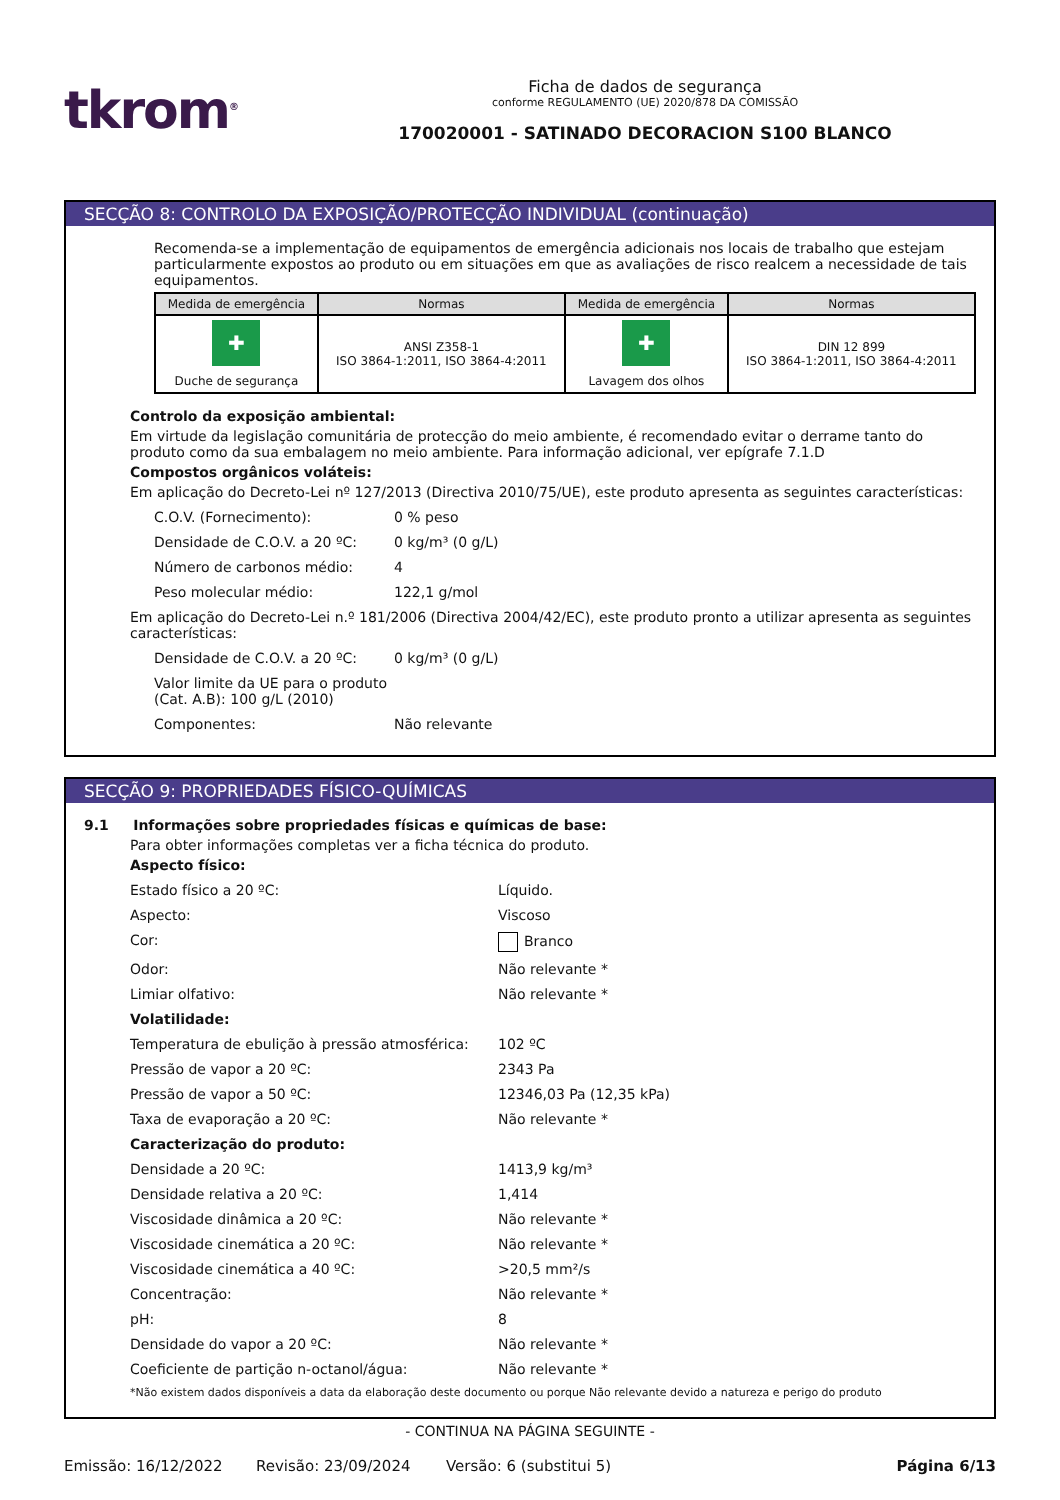tkrom<sup>®</sup>
Ficha de dados de segurança
conforme REGULAMENTO (UE) 2020/878 DA COMISSÃO
170020001 - SATINADO DECORACION S100 BLANCO
SECÇÃO 8: CONTROLO DA EXPOSIÇÃO/PROTECÇÃO INDIVIDUAL (continuação)
Recomenda-se a implementação de equipamentos de emergência adicionais nos locais de trabalho que estejam particularmente expostos ao produto ou em situações em que as avaliações de risco realcem a necessidade de tais equipamentos.
| Medida de emergência | Normas | Medida de emergência | Normas |
| --- | --- | --- | --- |
| ✚ Duche de segurança | ANSI Z358-1 ISO 3864-1:2011, ISO 3864-4:2011 | ✚ Lavagem dos olhos | DIN 12 899 ISO 3864-1:2011, ISO 3864-4:2011 |
Controlo da exposição ambiental:
Em virtude da legislação comunitária de protecção do meio ambiente, é recomendado evitar o derrame tanto do produto como da sua embalagem no meio ambiente. Para informação adicional, ver epígrafe 7.1.D
Compostos orgânicos voláteis:
Em aplicação do Decreto-Lei nº 127/2013 (Directiva 2010/75/UE), este produto apresenta as seguintes características:
C.O.V. (Fornecimento): 0 % peso
Densidade de C.O.V. a 20 ºC: 0 kg/m³ (0 g/L)
Número de carbonos médio: 4
Peso molecular médio: 122,1 g/mol
Em aplicação do Decreto-Lei n.º 181/2006 (Directiva 2004/42/EC), este produto pronto a utilizar apresenta as seguintes características:
Densidade de C.O.V. a 20 ºC: 0 kg/m³ (0 g/L)
Valor limite da UE para o produto (Cat. A.B): 100 g/L (2010)
Componentes: Não relevante
SECÇÃO 9: PROPRIEDADES FÍSICO-QUÍMICAS
9.1 Informações sobre propriedades físicas e químicas de base:
Para obter informações completas ver a ficha técnica do produto.
Aspecto físico:
Estado físico a 20 ºC: Líquido.
Aspecto: Viscoso
Cor: Branco
Odor: Não relevante *
Limiar olfativo: Não relevante *
Volatilidade:
Temperatura de ebulição à pressão atmosférica: 102 ºC
Pressão de vapor a 20 ºC: 2343 Pa
Pressão de vapor a 50 ºC: 12346,03 Pa (12,35 kPa)
Taxa de evaporação a 20 ºC: Não relevante *
Caracterização do produto:
Densidade a 20 ºC: 1413,9 kg/m³
Densidade relativa a 20 ºC: 1,414
Viscosidade dinâmica a 20 ºC: Não relevante *
Viscosidade cinemática a 20 ºC: Não relevante *
Viscosidade cinemática a 40 ºC: >20,5 mm²/s
Concentração: Não relevante *
pH: 8
Densidade do vapor a 20 ºC: Não relevante *
Coeficiente de partição n-octanol/água: Não relevante *
*Não existem dados disponíveis a data da elaboração deste documento ou porque Não relevante devido a natureza e perigo do produto
- CONTINUA NA PÁGINA SEGUINTE -
Emissão: 16/12/2022 Revisão: 23/09/2024 Versão: 6 (substitui 5) Página 6/13